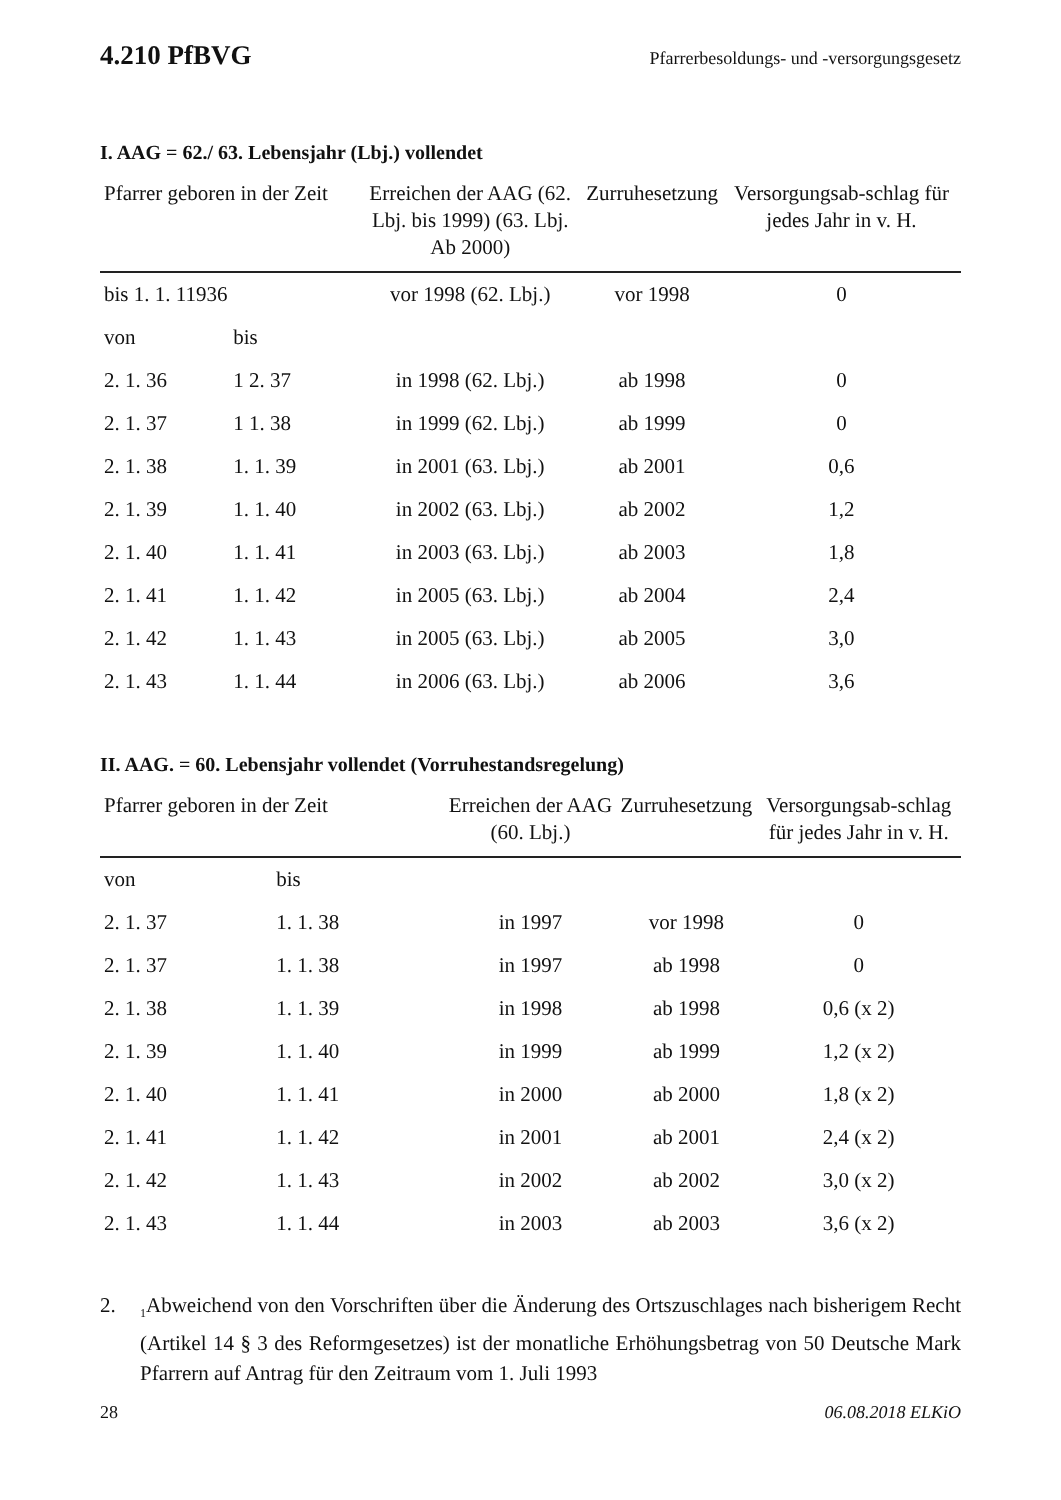4.210 PfBVG Pfarrerbesoldungs- und -versorgungsgesetz
I. AAG = 62./ 63. Lebensjahr (Lbj.) vollendet
| Pfarrer geboren in der Zeit | | Erreichen der AAG (62. Lbj. bis 1999) (63. Lbj. Ab 2000) | Zurruhesetzung | Versorgungsab-schlag für jedes Jahr in v. H. |
| --- | --- | --- | --- | --- |
| bis 1. 1. 11936 | | vor 1998 (62. Lbj.) | vor 1998 | 0 |
| von | bis | | | |
| 2. 1. 36 | 1 2. 37 | in 1998 (62. Lbj.) | ab 1998 | 0 |
| 2. 1. 37 | 1 1. 38 | in 1999 (62. Lbj.) | ab 1999 | 0 |
| 2. 1. 38 | 1. 1. 39 | in 2001 (63. Lbj.) | ab 2001 | 0,6 |
| 2. 1. 39 | 1. 1. 40 | in 2002 (63. Lbj.) | ab 2002 | 1,2 |
| 2. 1. 40 | 1. 1. 41 | in 2003 (63. Lbj.) | ab 2003 | 1,8 |
| 2. 1. 41 | 1. 1. 42 | in 2005 (63. Lbj.) | ab 2004 | 2,4 |
| 2. 1. 42 | 1. 1. 43 | in 2005 (63. Lbj.) | ab 2005 | 3,0 |
| 2. 1. 43 | 1. 1. 44 | in 2006 (63. Lbj.) | ab 2006 | 3,6 |
II. AAG. = 60. Lebensjahr vollendet (Vorruhestandsregelung)
| Pfarrer geboren in der Zeit | | Erreichen der AAG (60. Lbj.) | Zurruhesetzung | Versorgungsab-schlag für jedes Jahr in v. H. |
| --- | --- | --- | --- | --- |
| von | bis | | | |
| 2. 1. 37 | 1. 1. 38 | in 1997 | vor 1998 | 0 |
| 2. 1. 37 | 1. 1. 38 | in 1997 | ab 1998 | 0 |
| 2. 1. 38 | 1. 1. 39 | in 1998 | ab 1998 | 0,6 (x 2) |
| 2. 1. 39 | 1. 1. 40 | in 1999 | ab 1999 | 1,2 (x 2) |
| 2. 1. 40 | 1. 1. 41 | in 2000 | ab 2000 | 1,8 (x 2) |
| 2. 1. 41 | 1. 1. 42 | in 2001 | ab 2001 | 2,4 (x 2) |
| 2. 1. 42 | 1. 1. 43 | in 2002 | ab 2002 | 3,0 (x 2) |
| 2. 1. 43 | 1. 1. 44 | in 2003 | ab 2003 | 3,6 (x 2) |
2. <sub>1</sub>Abweichend von den Vorschriften über die Änderung des Ortszuschlages nach bisherigem Recht (Artikel 14 § 3 des Reformgesetzes) ist der monatliche Erhöhungsbetrag von 50 Deutsche Mark Pfarrern auf Antrag für den Zeitraum vom 1. Juli 1993
28 06.08.2018 ELKiO